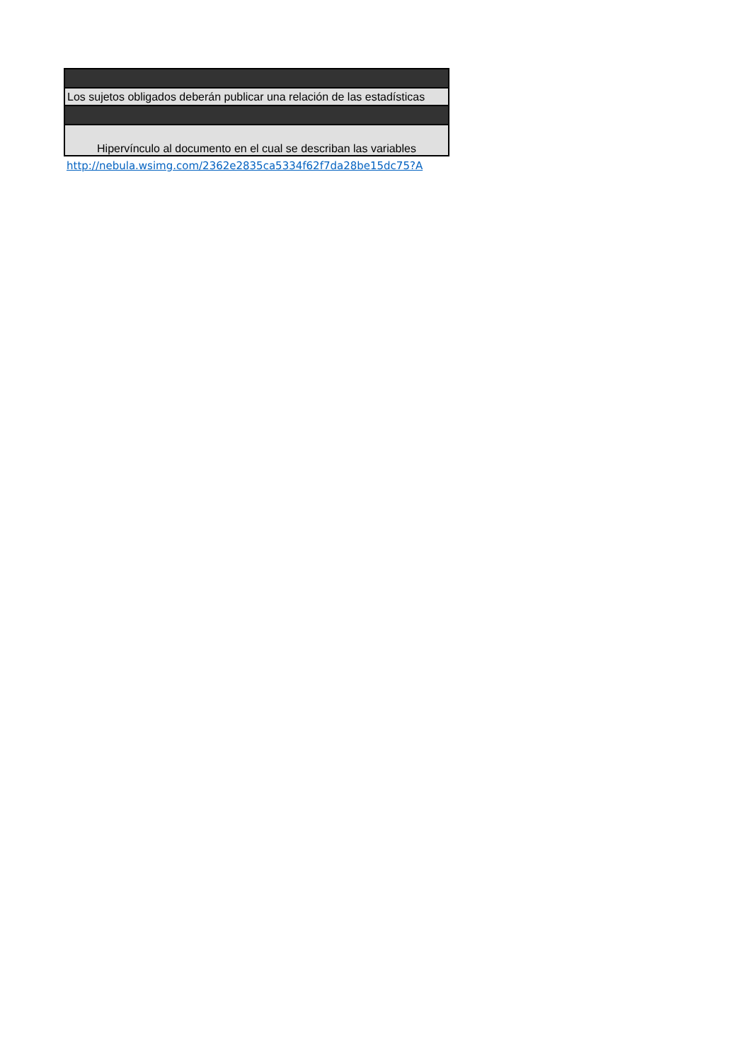| Los sujetos obligados deberán publicar una relación de las estadísticas |
| Hipervínculo al documento en el cual se describan las variables |
| http://nebula.wsimg.com/2362e2835ca5334f62f7da28be15dc75?A |